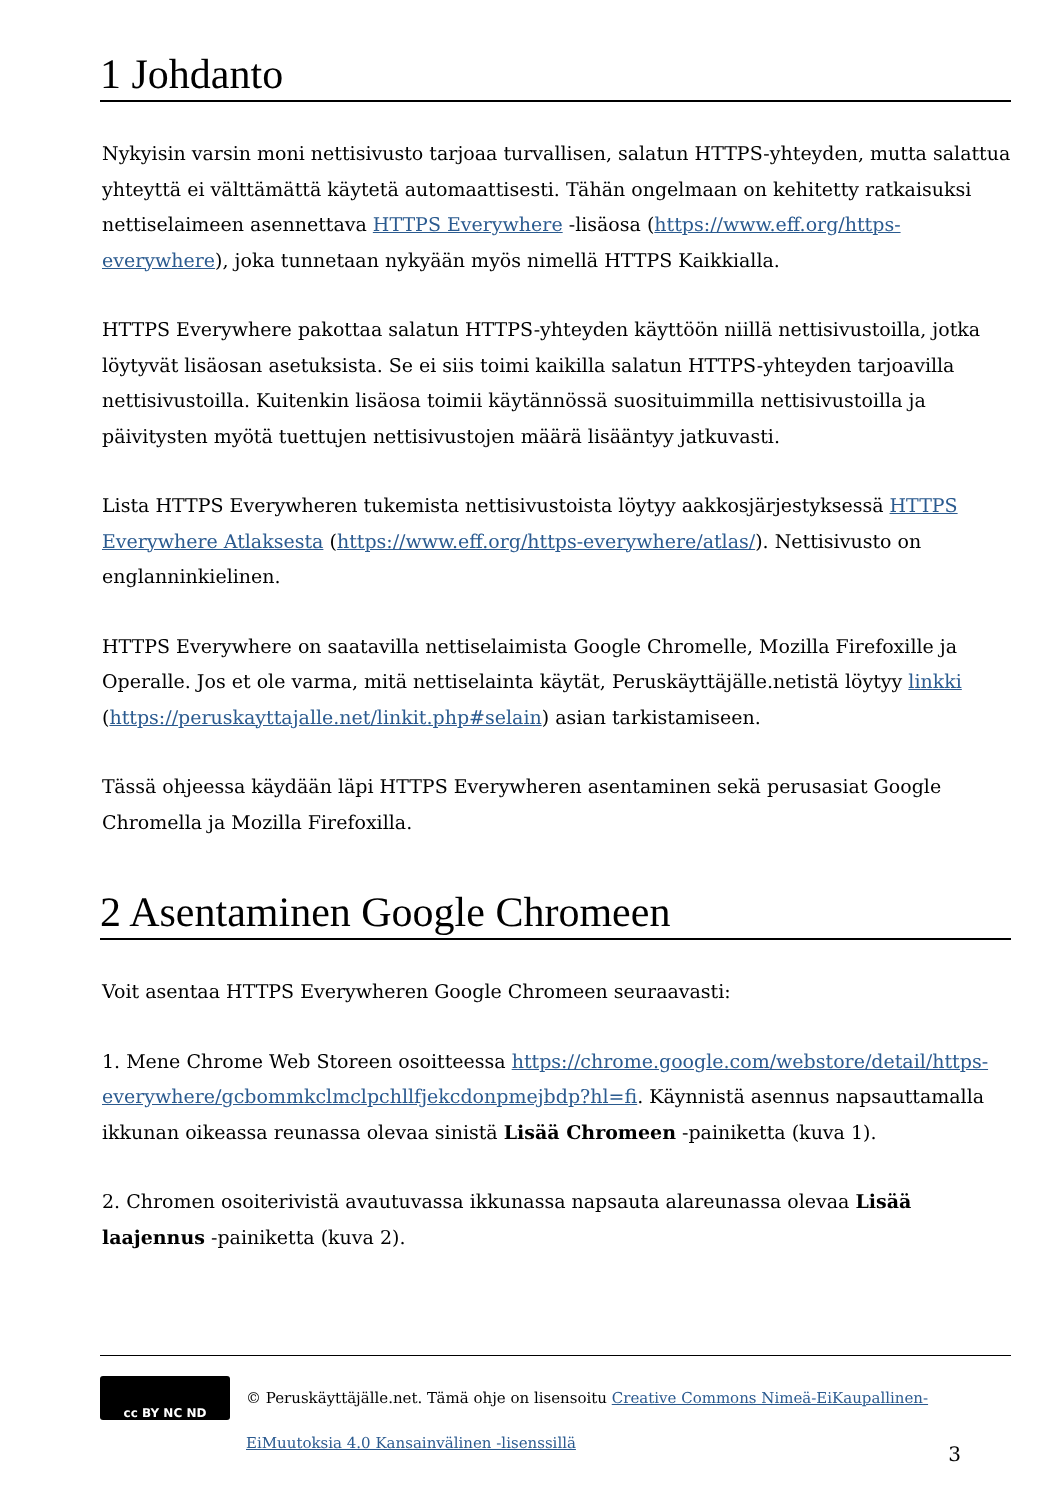1 Johdanto
Nykyisin varsin moni nettisivusto tarjoaa turvallisen, salatun HTTPS-yhteyden, mutta salattua yhteyttä ei välttämättä käytetä automaattisesti. Tähän ongelmaan on kehitetty ratkaisuksi nettiselaimeen asennettava HTTPS Everywhere -lisäosa (https://www.eff.org/https-everywhere), joka tunnetaan nykyään myös nimellä HTTPS Kaikkialla.
HTTPS Everywhere pakottaa salatun HTTPS-yhteyden käyttöön niillä nettisivustoilla, jotka löytyvät lisäosan asetuksista. Se ei siis toimi kaikilla salatun HTTPS-yhteyden tarjoavilla nettisivustoilla. Kuitenkin lisäosa toimii käytännössä suosituimmilla nettisivustoilla ja päivitysten myötä tuettujen nettisivustojen määrä lisääntyy jatkuvasti.
Lista HTTPS Everywheren tukemista nettisivustoista löytyy aakkosjärjestyksessä HTTPS Everywhere Atlaksesta (https://www.eff.org/https-everywhere/atlas/). Nettisivusto on englanninkielinen.
HTTPS Everywhere on saatavilla nettiselaimista Google Chromelle, Mozilla Firefoxille ja Operalle. Jos et ole varma, mitä nettiselainta käytät, Peruskäyttäjälle.netistä löytyy linkki (https://peruskayttajalle.net/linkit.php#selain) asian tarkistamiseen.
Tässä ohjeessa käydään läpi HTTPS Everywheren asentaminen sekä perusasiat Google Chromella ja Mozilla Firefoxilla.
2 Asentaminen Google Chromeen
Voit asentaa HTTPS Everywheren Google Chromeen seuraavasti:
1. Mene Chrome Web Storeen osoitteessa https://chrome.google.com/webstore/detail/https-everywhere/gcbommkclmclpchllfjekcdonpmejbdp?hl=fi. Käynnistä asennus napsauttamalla ikkunan oikeassa reunassa olevaa sinistä Lisää Chromeen -painiketta (kuva 1).
2. Chromen osoiterivistä avautuvassa ikkunassa napsauta alareunassa olevaa Lisää laajennus -painiketta (kuva 2).
cc BY NC ND
© Peruskäyttäjälle.net. Tämä ohje on lisensoitu Creative Commons Nimeä-EiKaupallinen-EiMuutoksia 4.0 Kansainvälinen -lisenssillä
3